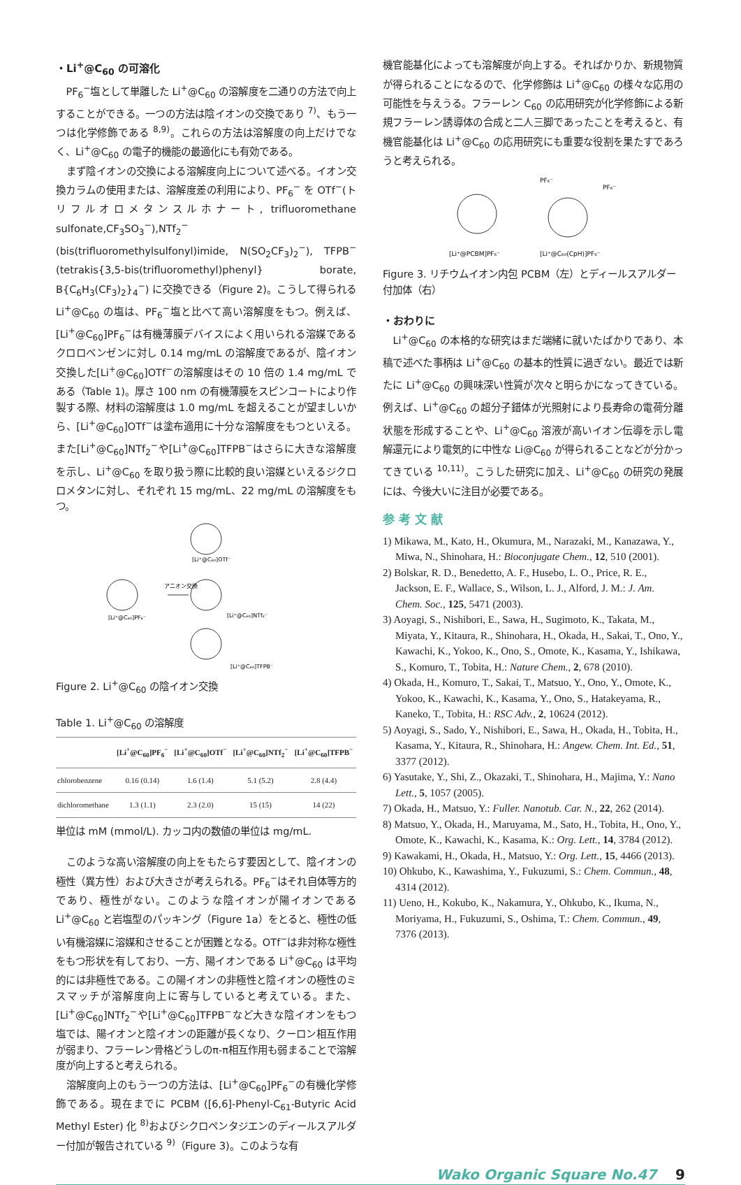・Li<sup>+</sup>@C<sub>60</sub> の可溶化
PF<sub>6</sub><sup>−</sup>塩として単離した Li<sup>+</sup>@C<sub>60</sub> の溶解度を二通りの方法で向上することができる。一つの方法は陰イオンの交換であり <sup>7)</sup>、もう一つは化学修飾である <sup>8,9)</sup>。これらの方法は溶解度の向上だけでなく、Li<sup>+</sup>@C<sub>60</sub> の電子的機能の最適化にも有効である。
まず陰イオンの交換による溶解度向上について述べる。イオン交換カラムの使用または、溶解度差の利用により、PF<sub>6</sub><sup>−</sup> を OTf<sup>−</sup>(トリフルオロメタンスルホナート, trifluoromethane sulfonate,CF<sub>3</sub>SO<sub>3</sub><sup>−</sup>),NTf<sub>2</sub><sup>−</sup>(bis(trifluoromethylsulfonyl)imide, N(SO<sub>2</sub>CF<sub>3</sub>)<sub>2</sub><sup>−</sup>), TFPB<sup>−</sup> (tetrakis{3,5-bis(trifluoromethyl)phenyl} borate, B{C<sub>6</sub>H<sub>3</sub>(CF<sub>3</sub>)<sub>2</sub>}<sub>4</sub><sup>−</sup>) に交換できる（Figure 2)。こうして得られる Li<sup>+</sup>@C<sub>60</sub> の塩は、PF<sub>6</sub><sup>−</sup>塩と比べて高い溶解度をもつ。例えば、[Li<sup>+</sup>@C<sub>60</sub>]PF<sub>6</sub><sup>−</sup>は有機薄膜デバイスによく用いられる溶媒であるクロロベンゼンに対し 0.14 mg/mL の溶解度であるが、陰イオン交換した[Li<sup>+</sup>@C<sub>60</sub>]OTf<sup>−</sup>の溶解度はその 10 倍の 1.4 mg/mL である（Table 1)。厚さ 100 nm の有機薄膜をスピンコートにより作製する際、材料の溶解度は 1.0 mg/mL を超えることが望ましいから、[Li<sup>+</sup>@C<sub>60</sub>]OTf<sup>−</sup>は塗布適用に十分な溶解度をもつといえる。また[Li<sup>+</sup>@C<sub>60</sub>]NTf<sub>2</sub><sup>−</sup>や[Li<sup>+</sup>@C<sub>60</sub>]TFPB<sup>−</sup>はさらに大きな溶解度を示し、Li<sup>+</sup>@C<sub>60</sub> を取り扱う際に比較的良い溶媒といえるジクロロメタンに対し、それぞれ 15 mg/mL、22 mg/mL の溶解度をもつ。
[Li⁺@C₆₀]PF₆⁻
アニオン交換
[Li⁺@C₆₀]OTf⁻
[Li⁺@C₆₀]NTf₂⁻
[Li⁺@C₆₀]TFPB⁻
Figure 2. Li<sup>+</sup>@C<sub>60</sub> の陰イオン交換
Table 1. Li<sup>+</sup>@C<sub>60</sub> の溶解度
| | [Li<sup>+</sup>@C<sub>60</sub>]PF<sub>6</sub><sup>−</sup> | [Li<sup>+</sup>@C<sub>60</sub>]OTf<sup>−</sup> | [Li<sup>+</sup>@C<sub>60</sub>]NTf<sub>2</sub><sup>−</sup> | [Li<sup>+</sup>@C<sub>60</sub>]TFPB<sup>−</sup> |
| --- | --- | --- | --- | --- |
| chlorobenzene | 0.16 (0.14) | 1.6 (1.4) | 5.1 (5.2) | 2.8 (4.4) |
| dichloromethane | 1.3 (1.1) | 2.3 (2.0) | 15 (15) | 14 (22) |
単位は mM (mmol/L). カッコ内の数値の単位は mg/mL.
このような高い溶解度の向上をもたらす要因として、陰イオンの極性（異方性）および大きさが考えられる。PF<sub>6</sub><sup>−</sup>はそれ自体等方的であり、極性がない。このような陰イオンが陽イオンである Li<sup>+</sup>@C<sub>60</sub> と岩塩型のパッキング（Figure 1a）をとると、極性の低い有機溶媒に溶媒和させることが困難となる。OTf<sup>−</sup>は非対称な極性をもつ形状を有しており、一方、陽イオンである Li<sup>+</sup>@C<sub>60</sub> は平均的には非極性である。この陽イオンの非極性と陰イオンの極性のミスマッチが溶解度向上に寄与していると考えている。また、[Li<sup>+</sup>@C<sub>60</sub>]NTf<sub>2</sub><sup>−</sup>や[Li<sup>+</sup>@C<sub>60</sub>]TFPB<sup>−</sup>など大きな陰イオンをもつ塩では、陽イオンと陰イオンの距離が長くなり、クーロン相互作用が弱まり、フラーレン骨格どうしのπ-π相互作用も弱まることで溶解度が向上すると考えられる。
溶解度向上のもう一つの方法は、[Li<sup>+</sup>@C<sub>60</sub>]PF<sub>6</sub><sup>−</sup>の有機化学修飾である。現在までに PCBM ([6,6]-Phenyl-C<sub>61</sub>-Butyric Acid Methyl Ester) 化 <sup>8)</sup>およびシクロペンタジエンのディールスアルダー付加が報告されている <sup>9)</sup>（Figure 3)。このような有
機官能基化によっても溶解度が向上する。そればかりか、新規物質が得られることになるので、化学修飾は Li<sup>+</sup>@C<sub>60</sub> の様々な応用の可能性を与えうる。フラーレン C<sub>60</sub> の応用研究が化学修飾による新規フラーレン誘導体の合成と二人三脚であったことを考えると、有機官能基化は Li<sup>+</sup>@C<sub>60</sub> の応用研究にも重要な役割を果たすであろうと考えられる。
PF₆⁻
PF₆⁻
[Li⁺@PCBM]PF₆⁻
[Li⁺@C₆₀(CpH)]PF₆⁻
Figure 3. リチウムイオン内包 PCBM（左）とディールスアルダー付加体（右）
・おわりに
Li<sup>+</sup>@C<sub>60</sub> の本格的な研究はまだ端緒に就いたばかりであり、本稿で述べた事柄は Li<sup>+</sup>@C<sub>60</sub> の基本的性質に過ぎない。最近では新たに Li<sup>+</sup>@C<sub>60</sub> の興味深い性質が次々と明らかになってきている。例えば、Li<sup>+</sup>@C<sub>60</sub> の超分子錯体が光照射により長寿命の電荷分離状態を形成することや、Li<sup>+</sup>@C<sub>60</sub> 溶液が高いイオン伝導を示し電解還元により電気的に中性な Li@C<sub>60</sub> が得られることなどが分かってきている <sup>10,11)</sup>。こうした研究に加え、Li<sup>+</sup>@C<sub>60</sub> の研究の発展には、今後大いに注目が必要である。
参 考 文 献
1) Mikawa, M., Kato, H., Okumura, M., Narazaki, M., Kanazawa, Y., Miwa, N., Shinohara, H.: Bioconjugate Chem., 12, 510 (2001).
2) Bolskar, R. D., Benedetto, A. F., Husebo, L. O., Price, R. E., Jackson, E. F., Wallace, S., Wilson, L. J., Alford, J. M.: J. Am. Chem. Soc., 125, 5471 (2003).
3) Aoyagi, S., Nishibori, E., Sawa, H., Sugimoto, K., Takata, M., Miyata, Y., Kitaura, R., Shinohara, H., Okada, H., Sakai, T., Ono, Y., Kawachi, K., Yokoo, K., Ono, S., Omote, K., Kasama, Y., Ishikawa, S., Komuro, T., Tobita, H.: Nature Chem., 2, 678 (2010).
4) Okada, H., Komuro, T., Sakai, T., Matsuo, Y., Ono, Y., Omote, K., Yokoo, K., Kawachi, K., Kasama, Y., Ono, S., Hatakeyama, R., Kaneko, T., Tobita, H.: RSC Adv., 2, 10624 (2012).
5) Aoyagi, S., Sado, Y., Nishibori, E., Sawa, H., Okada, H., Tobita, H., Kasama, Y., Kitaura, R., Shinohara, H.: Angew. Chem. Int. Ed., 51, 3377 (2012).
6) Yasutake, Y., Shi, Z., Okazaki, T., Shinohara, H., Majima, Y.: Nano Lett., 5, 1057 (2005).
7) Okada, H., Matsuo, Y.: Fuller. Nanotub. Car. N., 22, 262 (2014).
8) Matsuo, Y., Okada, H., Maruyama, M., Sato, H., Tobita, H., Ono, Y., Omote, K., Kawachi, K., Kasama, K.: Org. Lett., 14, 3784 (2012).
9) Kawakami, H., Okada, H., Matsuo, Y.: Org. Lett., 15, 4466 (2013).
10) Ohkubo, K., Kawashima, Y., Fukuzumi, S.: Chem. Commun., 48, 4314 (2012).
11) Ueno, H., Kokubo, K., Nakamura, Y., Ohkubo, K., Ikuma, N., Moriyama, H., Fukuzumi, S., Oshima, T.: Chem. Commun., 49, 7376 (2013).
Wako Organic Square No.47 9